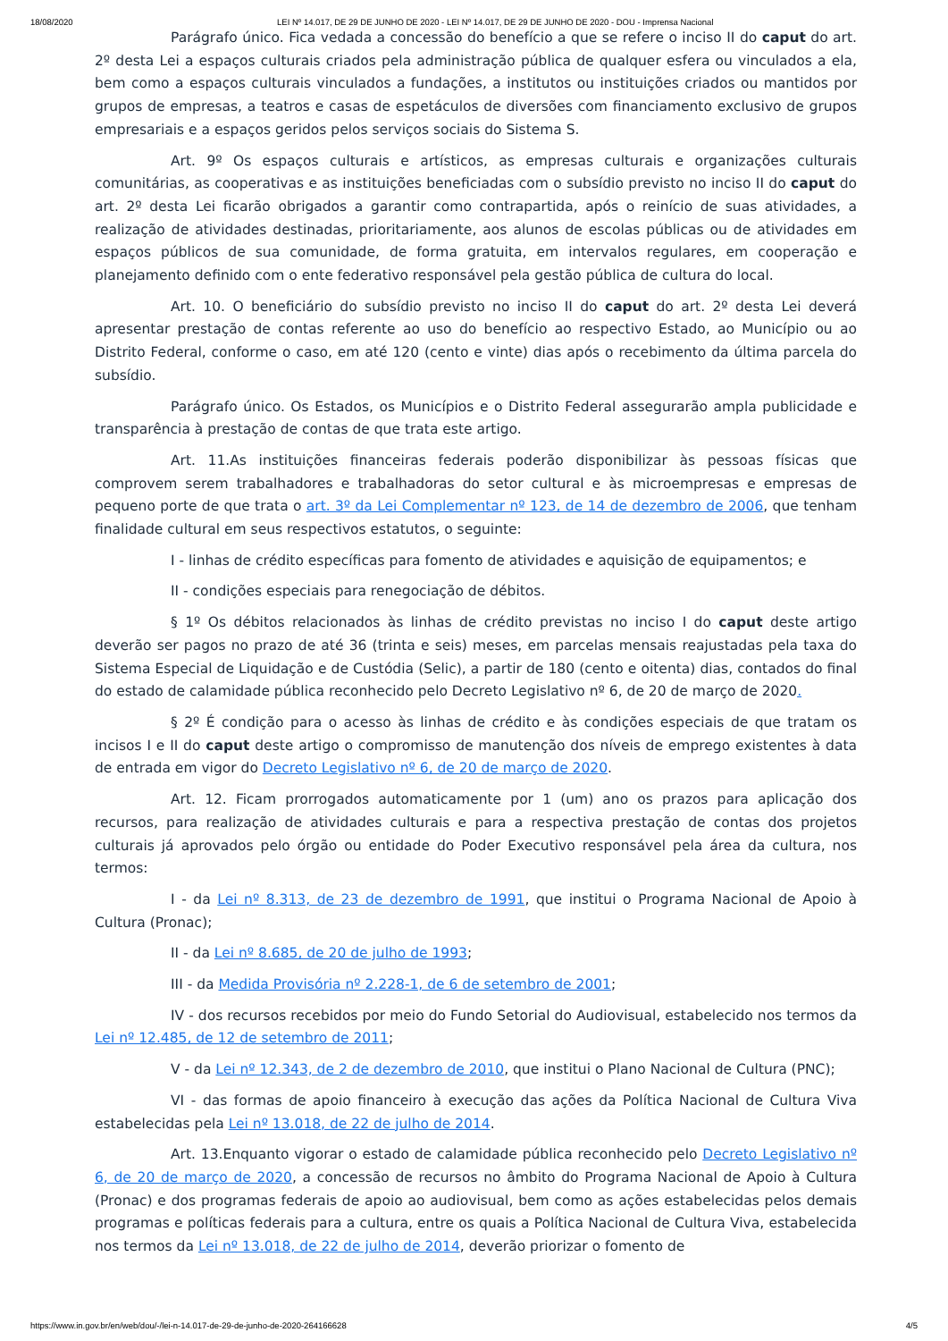18/08/2020 LEI Nº 14.017, DE 29 DE JUNHO DE 2020 - LEI Nº 14.017, DE 29 DE JUNHO DE 2020 - DOU - Imprensa Nacional
Parágrafo único. Fica vedada a concessão do benefício a que se refere o inciso II do caput do art. 2º desta Lei a espaços culturais criados pela administração pública de qualquer esfera ou vinculados a ela, bem como a espaços culturais vinculados a fundações, a institutos ou instituições criados ou mantidos por grupos de empresas, a teatros e casas de espetáculos de diversões com financiamento exclusivo de grupos empresariais e a espaços geridos pelos serviços sociais do Sistema S.
Art. 9º Os espaços culturais e artísticos, as empresas culturais e organizações culturais comunitárias, as cooperativas e as instituições beneficiadas com o subsídio previsto no inciso II do caput do art. 2º desta Lei ficarão obrigados a garantir como contrapartida, após o reinício de suas atividades, a realização de atividades destinadas, prioritariamente, aos alunos de escolas públicas ou de atividades em espaços públicos de sua comunidade, de forma gratuita, em intervalos regulares, em cooperação e planejamento definido com o ente federativo responsável pela gestão pública de cultura do local.
Art. 10. O beneficiário do subsídio previsto no inciso II do caput do art. 2º desta Lei deverá apresentar prestação de contas referente ao uso do benefício ao respectivo Estado, ao Município ou ao Distrito Federal, conforme o caso, em até 120 (cento e vinte) dias após o recebimento da última parcela do subsídio.
Parágrafo único. Os Estados, os Municípios e o Distrito Federal assegurarão ampla publicidade e transparência à prestação de contas de que trata este artigo.
Art. 11.As instituições financeiras federais poderão disponibilizar às pessoas físicas que comprovem serem trabalhadores e trabalhadoras do setor cultural e às microempresas e empresas de pequeno porte de que trata o art. 3º da Lei Complementar nº 123, de 14 de dezembro de 2006, que tenham finalidade cultural em seus respectivos estatutos, o seguinte:
I - linhas de crédito específicas para fomento de atividades e aquisição de equipamentos; e
II - condições especiais para renegociação de débitos.
§ 1º Os débitos relacionados às linhas de crédito previstas no inciso I do caput deste artigo deverão ser pagos no prazo de até 36 (trinta e seis) meses, em parcelas mensais reajustadas pela taxa do Sistema Especial de Liquidação e de Custódia (Selic), a partir de 180 (cento e oitenta) dias, contados do final do estado de calamidade pública reconhecido pelo Decreto Legislativo nº 6, de 20 de março de 2020.
§ 2º É condição para o acesso às linhas de crédito e às condições especiais de que tratam os incisos I e II do caput deste artigo o compromisso de manutenção dos níveis de emprego existentes à data de entrada em vigor do Decreto Legislativo nº 6, de 20 de março de 2020.
Art. 12. Ficam prorrogados automaticamente por 1 (um) ano os prazos para aplicação dos recursos, para realização de atividades culturais e para a respectiva prestação de contas dos projetos culturais já aprovados pelo órgão ou entidade do Poder Executivo responsável pela área da cultura, nos termos:
I - da Lei nº 8.313, de 23 de dezembro de 1991, que institui o Programa Nacional de Apoio à Cultura (Pronac);
II - da Lei nº 8.685, de 20 de julho de 1993;
III - da Medida Provisória nº 2.228-1, de 6 de setembro de 2001;
IV - dos recursos recebidos por meio do Fundo Setorial do Audiovisual, estabelecido nos termos da Lei nº 12.485, de 12 de setembro de 2011;
V - da Lei nº 12.343, de 2 de dezembro de 2010, que institui o Plano Nacional de Cultura (PNC);
VI - das formas de apoio financeiro à execução das ações da Política Nacional de Cultura Viva estabelecidas pela Lei nº 13.018, de 22 de julho de 2014.
Art. 13.Enquanto vigorar o estado de calamidade pública reconhecido pelo Decreto Legislativo nº 6, de 20 de março de 2020, a concessão de recursos no âmbito do Programa Nacional de Apoio à Cultura (Pronac) e dos programas federais de apoio ao audiovisual, bem como as ações estabelecidas pelos demais programas e políticas federais para a cultura, entre os quais a Política Nacional de Cultura Viva, estabelecida nos termos da Lei nº 13.018, de 22 de julho de 2014, deverão priorizar o fomento de
https://www.in.gov.br/en/web/dou/-/lei-n-14.017-de-29-de-junho-de-2020-264166628 4/5